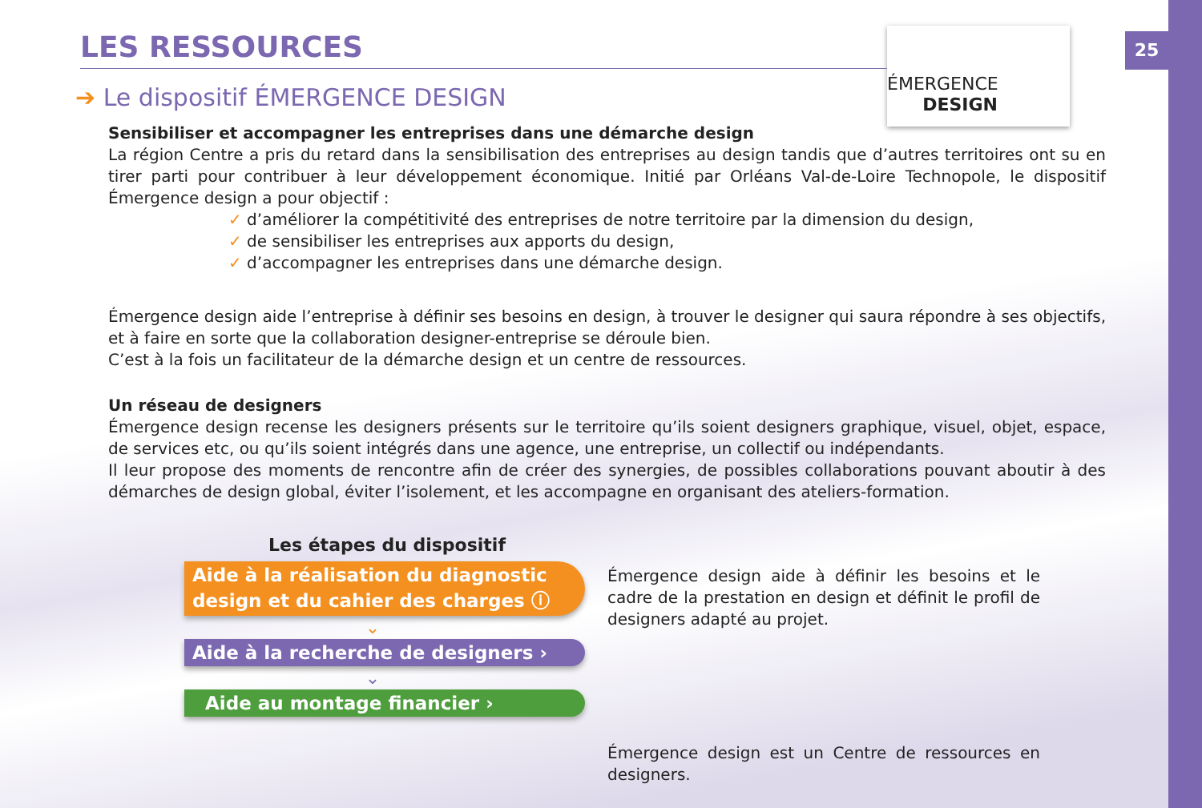25
ÉMERGENCE
DESIGN
LES RESSOURCES
➔ Le dispositif ÉMERGENCE DESIGN
Sensibiliser et accompagner les entreprises dans une démarche design
La région Centre a pris du retard dans la sensibilisation des entreprises au design tandis que d’autres territoires ont su en tirer parti pour contribuer à leur développement économique. Initié par Orléans Val-de-Loire Technopole, le dispositif Émergence design a pour objectif :
✓ d’améliorer la compétitivité des entreprises de notre territoire par la dimension du design,
✓ de sensibiliser les entreprises aux apports du design,
✓ d’accompagner les entreprises dans une démarche design.
Émergence design aide l’entreprise à définir ses besoins en design, à trouver le designer qui saura répondre à ses objectifs, et à faire en sorte que la collaboration designer-entreprise se déroule bien.
C’est à la fois un facilitateur de la démarche design et un centre de ressources.
Un réseau de designers
Émergence design recense les designers présents sur le territoire qu’ils soient designers graphique, visuel, objet, espace, de services etc, ou qu’ils soient intégrés dans une agence, une entreprise, un collectif ou indépendants.
Il leur propose des moments de rencontre afin de créer des synergies, de possibles collaborations pouvant aboutir à des démarches de design global, éviter l’isolement, et les accompagne en organisant des ateliers-formation.
Les étapes du dispositif
Aide à la réalisation du diagnostic design et du cahier des charges ⓘ
⌄
Aide à la recherche de designers ›
⌄
Aide au montage financier ›
Émergence design aide à définir les besoins et le cadre de la prestation en design et définit le profil de designers adapté au projet.
Émergence design est un Centre de ressources en designers.